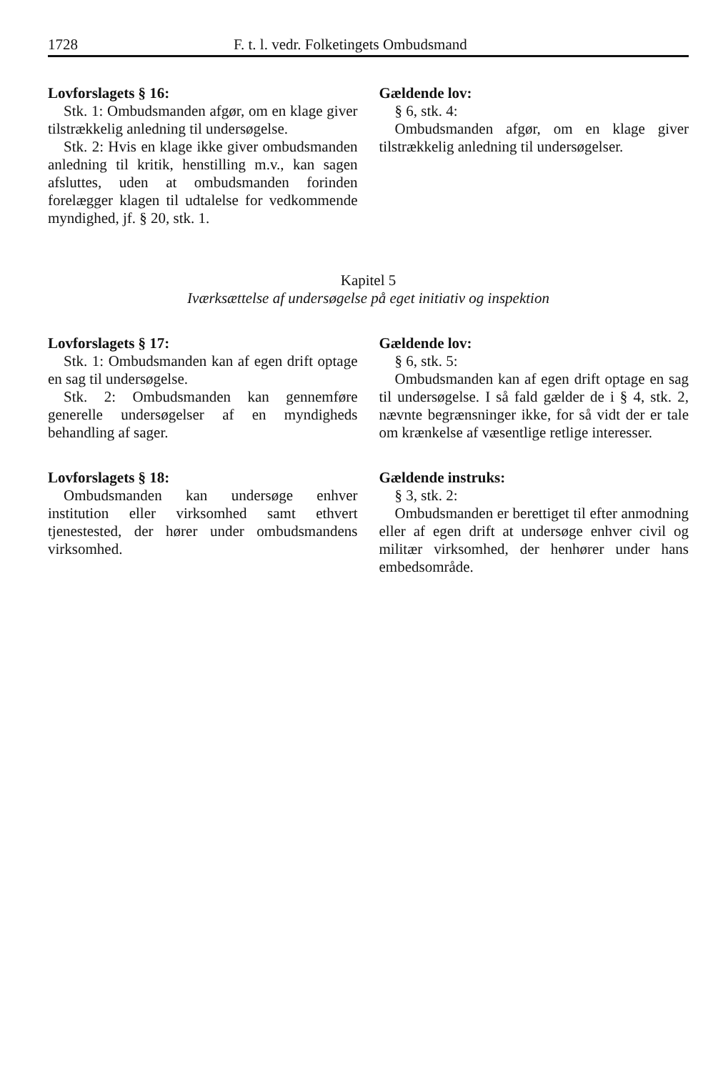1728 F. t. l. vedr. Folketingets Ombudsmand
Lovforslagets § 16:
Stk. 1: Ombudsmanden afgør, om en klage giver tilstrækkelig anledning til undersøgelse.
Stk. 2: Hvis en klage ikke giver ombudsmanden anledning til kritik, henstilling m.v., kan sagen afsluttes, uden at ombudsmanden forinden forelægger klagen til udtalelse for vedkommende myndighed, jf. § 20, stk. 1.
Gældende lov:
§ 6, stk. 4:
Ombudsmanden afgør, om en klage giver tilstrækkelig anledning til undersøgelser.
Kapitel 5
Iværksættelse af undersøgelse på eget initiativ og inspektion
Lovforslagets § 17:
Stk. 1: Ombudsmanden kan af egen drift optage en sag til undersøgelse.
Stk. 2: Ombudsmanden kan gennemføre generelle undersøgelser af en myndigheds behandling af sager.
Gældende lov:
§ 6, stk. 5:
Ombudsmanden kan af egen drift optage en sag til undersøgelse. I så fald gælder de i § 4, stk. 2, nævnte begrænsninger ikke, for så vidt der er tale om krænkelse af væsentlige retlige interesser.
Lovforslagets § 18:
Ombudsmanden kan undersøge enhver institution eller virksomhed samt ethvert tjenestested, der hører under ombudsmandens virksomhed.
Gældende instruks:
§ 3, stk. 2:
Ombudsmanden er berettiget til efter anmodning eller af egen drift at undersøge enhver civil og militær virksomhed, der henhører under hans embedsområde.